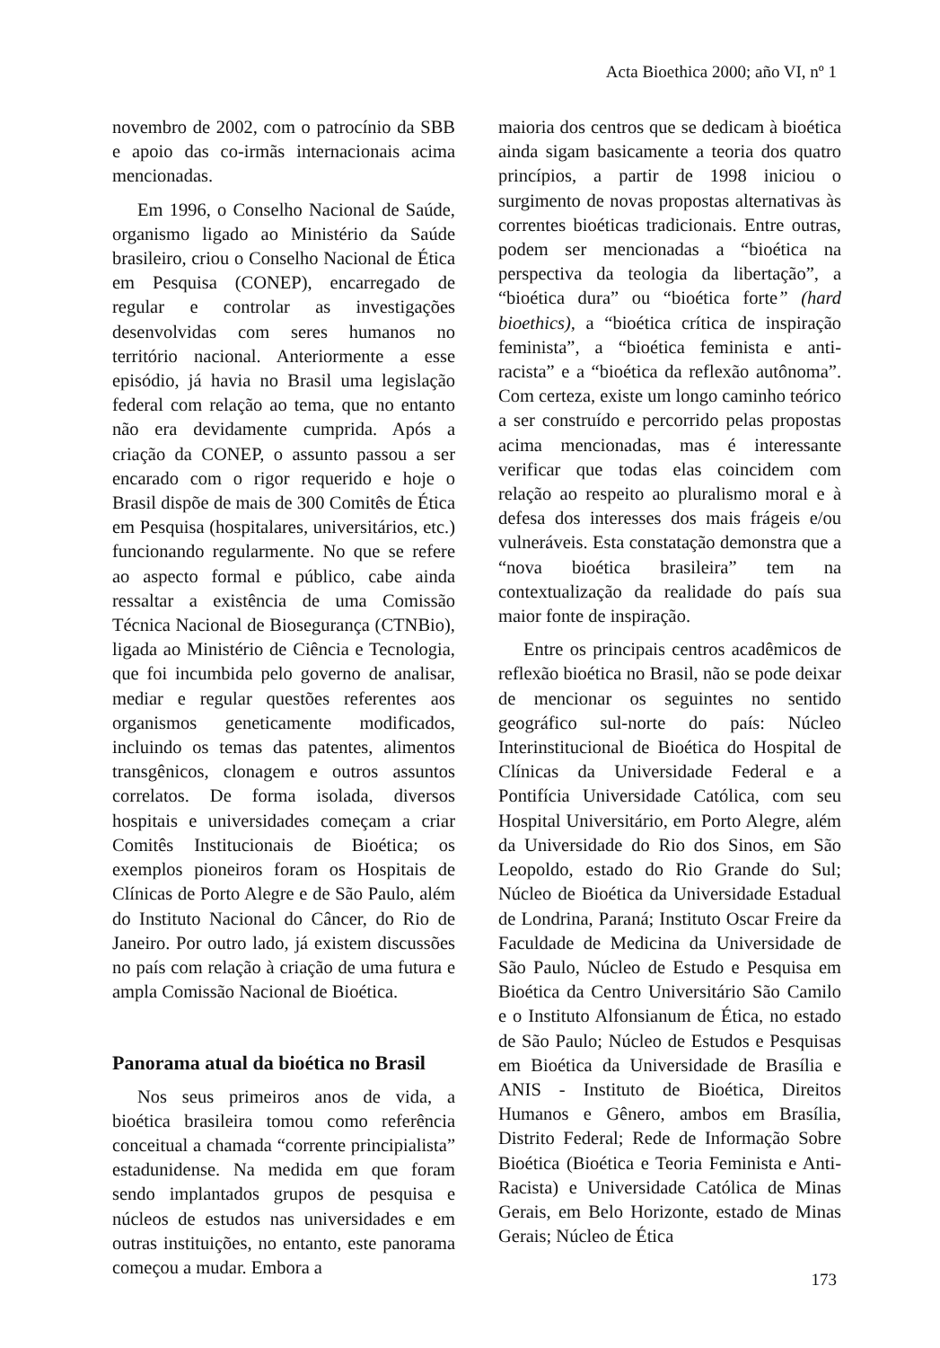Acta Bioethica 2000; año VI, nº 1
novembro de 2002, com o patrocínio da SBB e apoio das co-irmãs internacionais acima mencionadas.
Em 1996, o Conselho Nacional de Saúde, organismo ligado ao Ministério da Saúde brasileiro, criou o Conselho Nacional de Ética em Pesquisa (CONEP), encarregado de regular e controlar as investigações desenvolvidas com seres humanos no território nacional. Anteriormente a esse episódio, já havia no Brasil uma legislação federal com relação ao tema, que no entanto não era devidamente cumprida. Após a criação da CONEP, o assunto passou a ser encarado com o rigor requerido e hoje o Brasil dispõe de mais de 300 Comitês de Ética em Pesquisa (hospitalares, universitários, etc.) funcionando regularmente. No que se refere ao aspecto formal e público, cabe ainda ressaltar a existência de uma Comissão Técnica Nacional de Biosegurança (CTNBio), ligada ao Ministério de Ciência e Tecnologia, que foi incumbida pelo governo de analisar, mediar e regular questões referentes aos organismos geneticamente modificados, incluindo os temas das patentes, alimentos transgênicos, clonagem e outros assuntos correlatos. De forma isolada, diversos hospitais e universidades começam a criar Comitês Institucionais de Bioética; os exemplos pioneiros foram os Hospitais de Clínicas de Porto Alegre e de São Paulo, além do Instituto Nacional do Câncer, do Rio de Janeiro. Por outro lado, já existem discussões no país com relação à criação de uma futura e ampla Comissão Nacional de Bioética.
Panorama atual da bioética no Brasil
Nos seus primeiros anos de vida, a bioética brasileira tomou como referência conceitual a chamada “corrente principialista” estadunidense. Na medida em que foram sendo implantados grupos de pesquisa e núcleos de estudos nas universidades e em outras instituições, no entanto, este panorama começou a mudar. Embora a
maioria dos centros que se dedicam à bioética ainda sigam basicamente a teoria dos quatro princípios, a partir de 1998 iniciou o surgimento de novas propostas alternativas às correntes bioéticas tradicionais. Entre outras, podem ser mencionadas a “bioética na perspectiva da teologia da libertação”, a “bioética dura” ou “bioética forte” (hard bioethics), a “bioética crítica de inspiração feminista”, a “bioética feminista e anti-racista” e a “bioética da reflexão autônoma”. Com certeza, existe um longo caminho teórico a ser construído e percorrido pelas propostas acima mencionadas, mas é interessante verificar que todas elas coincidem com relação ao respeito ao pluralismo moral e à defesa dos interesses dos mais frágeis e/ou vulneráveis. Esta constatação demonstra que a “nova bioética brasileira” tem na contextualização da realidade do país sua maior fonte de inspiração.
Entre os principais centros acadêmicos de reflexão bioética no Brasil, não se pode deixar de mencionar os seguintes no sentido geográfico sul-norte do país: Núcleo Interinstitucional de Bioética do Hospital de Clínicas da Universidade Federal e a Pontifícia Universidade Católica, com seu Hospital Universitário, em Porto Alegre, além da Universidade do Rio dos Sinos, em São Leopoldo, estado do Rio Grande do Sul; Núcleo de Bioética da Universidade Estadual de Londrina, Paraná; Instituto Oscar Freire da Faculdade de Medicina da Universidade de São Paulo, Núcleo de Estudo e Pesquisa em Bioética da Centro Universitário São Camilo e o Instituto Alfonsianum de Ética, no estado de São Paulo; Núcleo de Estudos e Pesquisas em Bioética da Universidade de Brasília e ANIS - Instituto de Bioética, Direitos Humanos e Gênero, ambos em Brasília, Distrito Federal; Rede de Informação Sobre Bioética (Bioética e Teoria Feminista e Anti-Racista) e Universidade Católica de Minas Gerais, em Belo Horizonte, estado de Minas Gerais; Núcleo de Ética
173